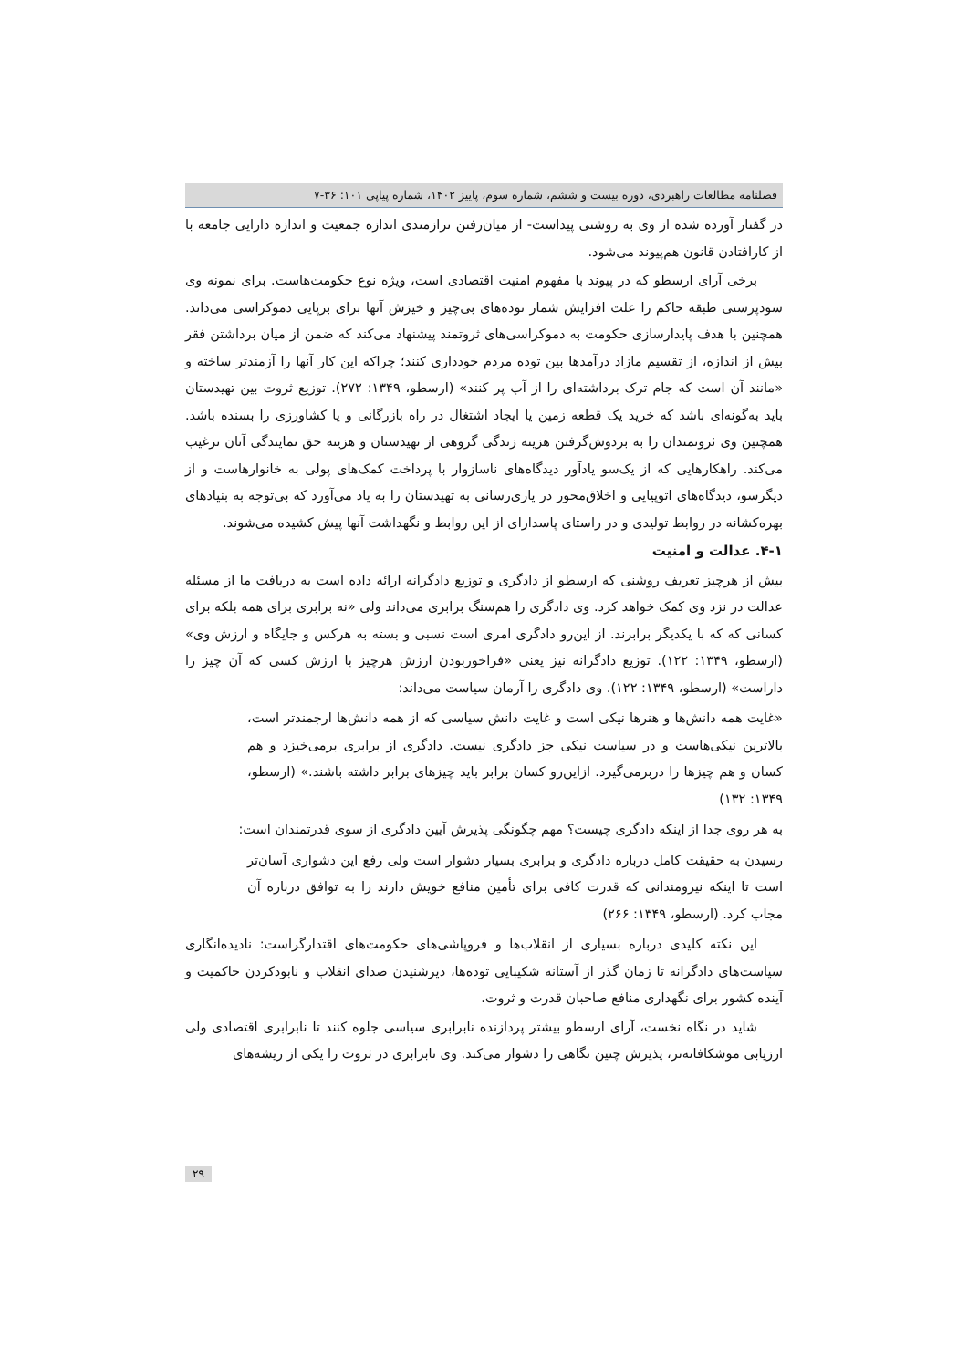فصلنامه مطالعات راهبردی، دوره بیست و ششم، شماره سوم، پاییز ۱۴۰۲، شماره پیاپی ۱۰۱: ۳۶-۷
در گفتار آورده شده از وی به روشنی پیداست- از میان‌رفتن ترازمندی اندازه جمعیت و اندازه دارایی جامعه با از کارافتادن قانون هم‌پیوند می‌شود.
برخی آرای ارسطو که در پیوند با مفهوم امنیت اقتصادی است، ویژه نوع حکومت‌هاست. برای نمونه وی سودپرستی طبقه حاکم را علت افزایش شمار توده‌های بی‌چیز و خیزش آنها برای برپایی دموکراسی می‌داند. همچنین با هدف پایدارسازی حکومت به دموکراسی‌های ثروتمند پیشنهاد می‌کند که ضمن از میان برداشتن فقر بیش از اندازه، از تقسیم مازاد درآمدها بین توده مردم خودداری کنند؛ چراکه این کار آنها را آزمندتر ساخته و «مانند آن است که جام ترک برداشته‌ای را از آب پر کنند» (ارسطو، ۱۳۴۹: ۲۷۲). توزیع ثروت بین تهیدستان باید به‌گونه‌ای باشد که خرید یک قطعه زمین یا ایجاد اشتغال در راه بازرگانی و یا کشاورزی را بسنده باشد. همچنین وی ثروتمندان را به بردوش‌گرفتن هزینه زندگی گروهی از تهیدستان و هزینه حق نمایندگی آنان ترغیب می‌کند. راهکارهایی که از یک‌سو یادآور دیدگاه‌های ناسازوار با پرداخت کمک‌های پولی به خانوارهاست و از دیگرسو، دیدگاه‌های اتوپیایی و اخلاق‌محور در یاری‌رسانی به تهیدستان را به یاد می‌آورد که بی‌توجه به بنیادهای بهره‌کشانه در روابط تولیدی و در راستای پاسدارای از این روابط و نگهداشت آنها پیش کشیده می‌شوند.
۴-۱. عدالت و امنیت
بیش از هرچیز تعریف روشنی که ارسطو از دادگری و توزیع دادگرانه ارائه داده است به دریافت ما از مسئله عدالت در نزد وی کمک خواهد کرد. وی دادگری را هم‌سنگ برابری می‌داند ولی «نه برابری برای همه بلکه برای کسانی که که با یکدیگر برابرند. از این‌رو دادگری امری است نسبی و بسته به هرکس و جایگاه و ارزش وی» (ارسطو، ۱۳۴۹: ۱۲۲). توزیع دادگرانه نیز یعنی «فراخوربودن ارزش هرچیز با ارزش کسی که آن چیز را داراست» (ارسطو، ۱۳۴۹: ۱۲۲). وی دادگری را آرمان سیاست می‌داند:
«غایت همه دانش‌ها و هنرها نیکی است و غایت دانش سیاسی که از همه دانش‌ها ارجمندتر است، بالاترین نیکی‌هاست و در سیاست نیکی جز دادگری نیست. دادگری از برابری برمی‌خیزد و هم کسان و هم چیزها را دربرمی‌گیرد. ازاین‌رو کسان برابر باید چیزهای برابر داشته باشند.» (ارسطو، ۱۳۴۹: ۱۳۲)
به هر روی جدا از اینکه دادگری چیست؟ مهم چگونگی پذیرش آیین دادگری از سوی قدرتمندان است:
رسیدن به حقیقت کامل درباره دادگری و برابری بسیار دشوار است ولی رفع این دشواری آسان‌تر است تا اینکه نیرومندانی که قدرت کافی برای تأمین منافع خویش دارند را به توافق درباره آن مجاب کرد. (ارسطو، ۱۳۴۹: ۲۶۶)
این نکته کلیدی درباره بسیاری از انقلاب‌ها و فروپاشی‌های حکومت‌های اقتدارگراست: نادیده‌انگاری سیاست‌های دادگرانه تا زمان گذر از آستانه شکیبایی توده‌ها، دیرشنیدن صدای انقلاب و نابودکردن حاکمیت و آینده کشور برای نگهداری منافع صاحبان قدرت و ثروت.
شاید در نگاه نخست، آرای ارسطو بیشتر پردازنده نابرابری سیاسی جلوه کنند تا نابرابری اقتصادی ولی ارزیابی موشکافانه‌تر، پذیرش چنین نگاهی را دشوار می‌کند. وی نابرابری در ثروت را یکی از ریشه‌های
۲۹